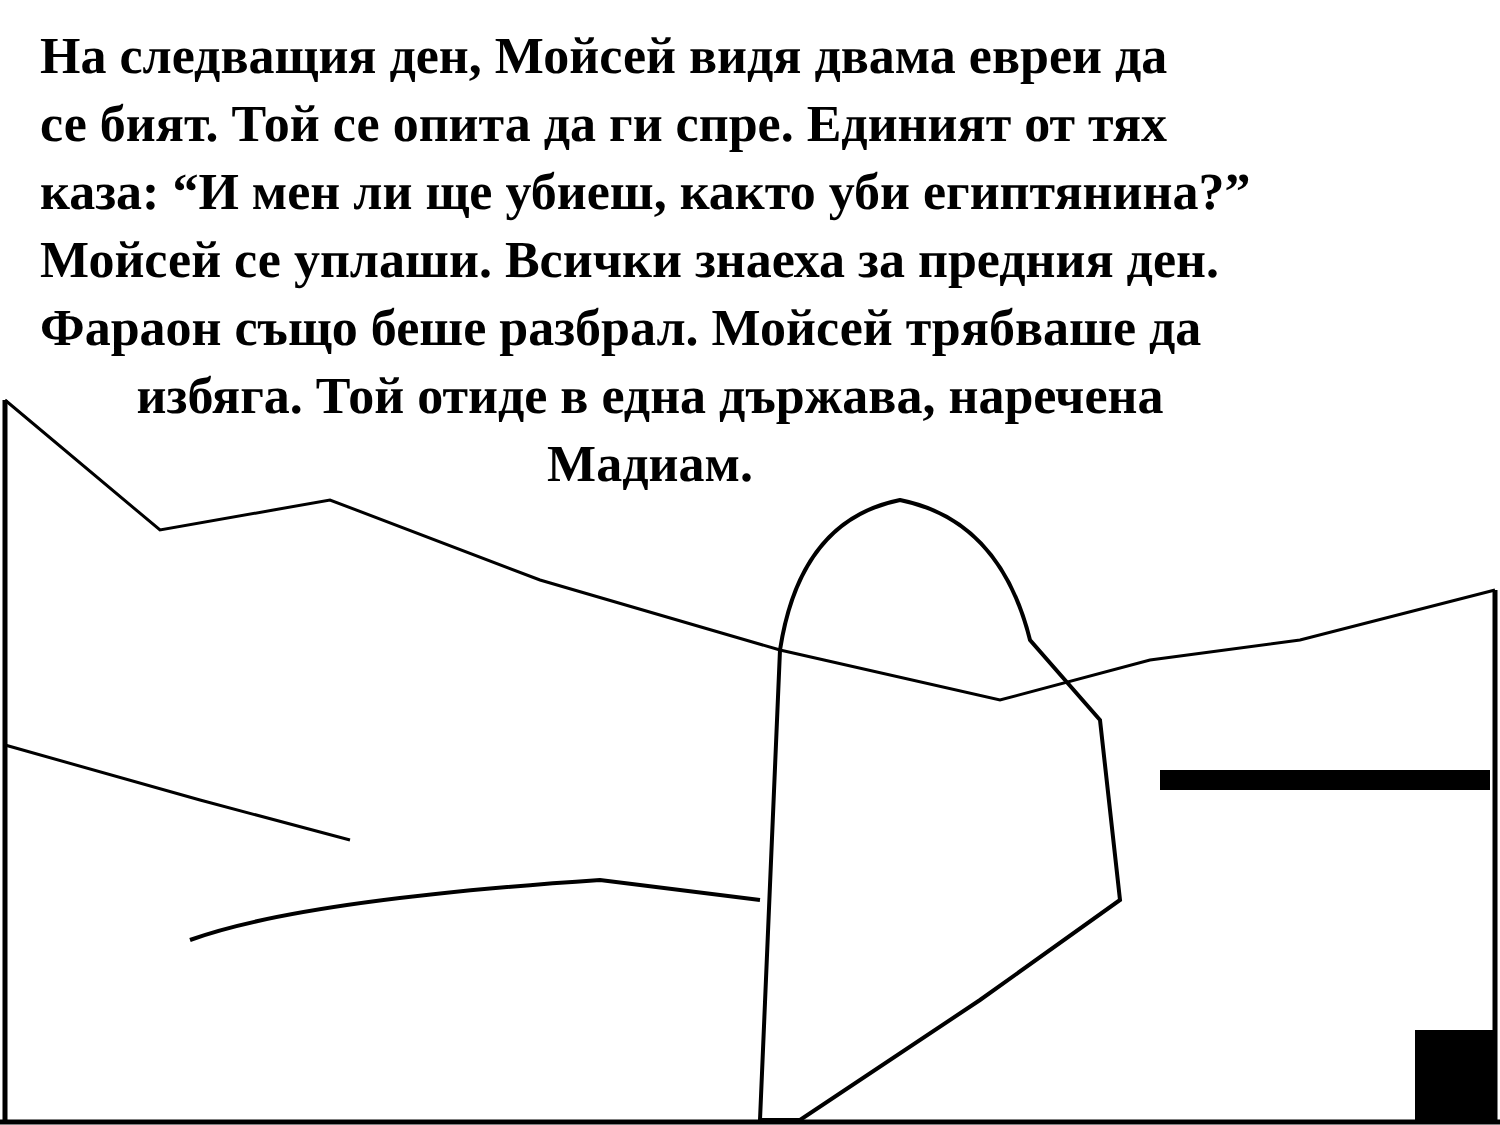На следващия ден, Мойсей видя двама евреи да
се бият. Той се опита да ги спре. Единият от тях
каза: “И мен ли ще убиеш, както уби египтянина?”
Мойсей се уплаши. Всички знаеха за предния ден.
Фараон също беше разбрал. Мойсей трябваше да
избяга. Той отиде в една държава, наречена
Мадиам.